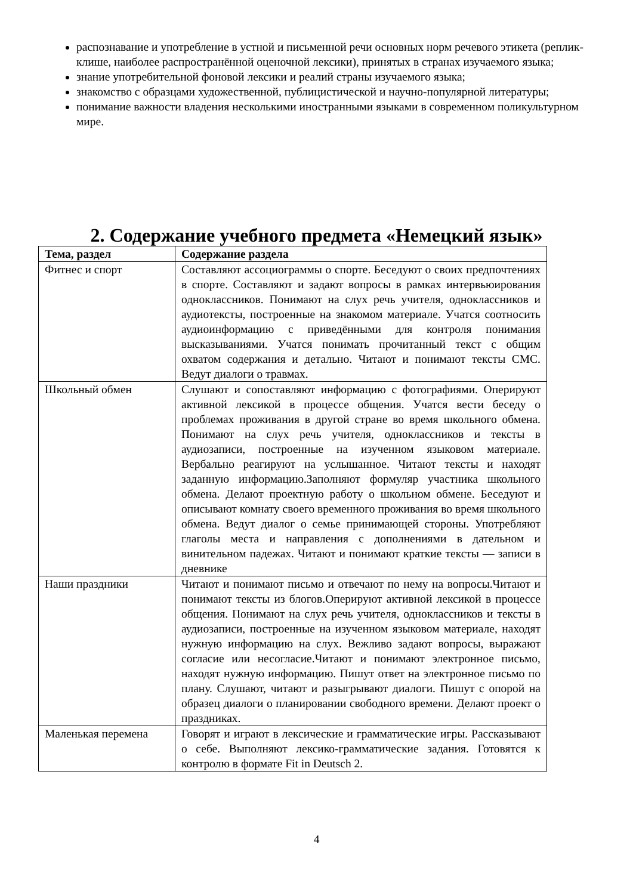распознавание и употребление в устной и письменной речи основных норм речевого этикета (реплик-клише, наиболее распространённой оценочной лексики), принятых в странах изучаемого языка;
знание употребительной фоновой лексики и реалий страны изучаемого языка;
знакомство с образцами художественной, публицистической и научно-популярной литературы;
понимание важности владения несколькими иностранными языками в современном поликультурном мире.
2. Содержание учебного предмета «Немецкий язык»
| Тема, раздел | Содержание раздела |
| --- | --- |
| Фитнес и спорт | Составляют ассоциограммы о спорте. Беседуют о своих предпочтениях в спорте. Составляют и задают вопросы в рамках интервьюирования одноклассников. Понимают на слух речь учителя, одноклассников и аудиотексты, построенные на знакомом материале. Учатся соотносить аудиоинформацию с приведёнными для контроля понимания высказываниями. Учатся понимать прочитанный текст с общим охватом содержания и детально. Читают и понимают тексты СМС. Ведут диалоги о травмах. |
| Школьный обмен | Слушают и сопоставляют информацию с фотографиями. Оперируют активной лексикой в процессе общения. Учатся вести беседу о проблемах проживания в другой стране во время школьного обмена. Понимают на слух речь учителя, одноклассников и тексты в аудиозаписи, построенные на изученном языковом материале. Вербально реагируют на услышанное. Читают тексты и находят заданную информацию.Заполняют формуляр участника школьного обмена. Делают проектную работу о школьном обмене. Беседуют и описывают комнату своего временного проживания во время школьного обмена. Ведут диалог о семье принимающей стороны. Употребляют глаголы места и направления с дополнениями в дательном и винительном падежах. Читают и понимают краткие тексты — записи в дневнике |
| Наши праздники | Читают и понимают письмо и отвечают по нему на вопросы.Читают и понимают тексты из блогов.Оперируют активной лексикой в процессе общения. Понимают на слух речь учителя, одноклассников и тексты в аудиозаписи, построенные на изученном языковом материале, находят нужную информацию на слух. Вежливо задают вопросы, выражают согласие или несогласие.Читают и понимают электронное письмо, находят нужную информацию. Пишут ответ на электронное письмо по плану. Слушают, читают и разыгрывают диалоги. Пишут с опорой на образец диалоги о планировании свободного времени. Делают проект о праздниках. |
| Маленькая перемена | Говорят и играют в лексические и грамматические игры. Рассказывают о себе. Выполняют лексико-грамматические задания. Готовятся к контролю в формате Fit in Deutsch 2. |
4